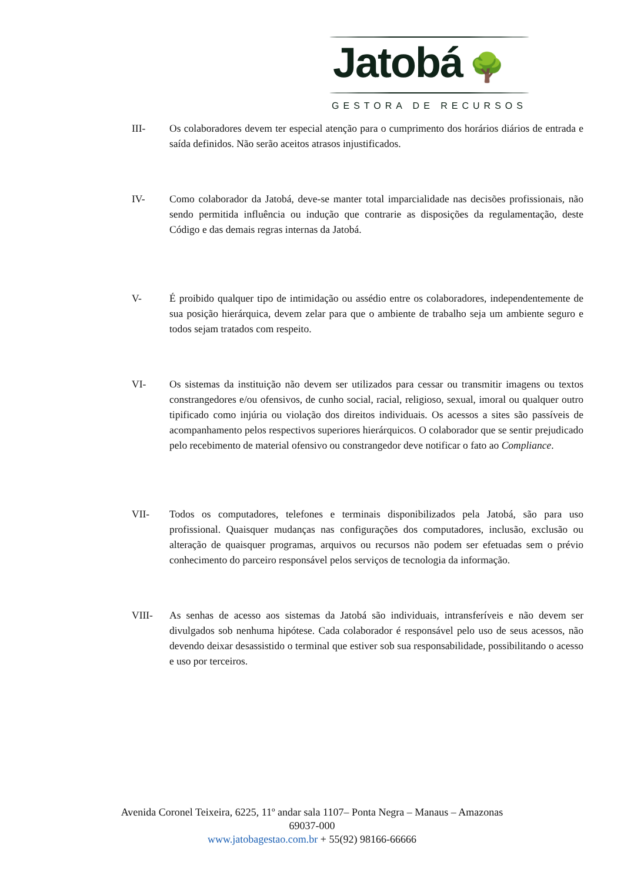Jatobá 🌳
GESTORA DE RECURSOS
III- Os colaboradores devem ter especial atenção para o cumprimento dos horários diários de entrada e saída definidos. Não serão aceitos atrasos injustificados.
IV- Como colaborador da Jatobá, deve-se manter total imparcialidade nas decisões profissionais, não sendo permitida influência ou indução que contrarie as disposições da regulamentação, deste Código e das demais regras internas da Jatobá.
V- É proibido qualquer tipo de intimidação ou assédio entre os colaboradores, independentemente de sua posição hierárquica, devem zelar para que o ambiente de trabalho seja um ambiente seguro e todos sejam tratados com respeito.
VI- Os sistemas da instituição não devem ser utilizados para cessar ou transmitir imagens ou textos constrangedores e/ou ofensivos, de cunho social, racial, religioso, sexual, imoral ou qualquer outro tipificado como injúria ou violação dos direitos individuais. Os acessos a sites são passíveis de acompanhamento pelos respectivos superiores hierárquicos. O colaborador que se sentir prejudicado pelo recebimento de material ofensivo ou constrangedor deve notificar o fato ao Compliance.
VII- Todos os computadores, telefones e terminais disponibilizados pela Jatobá, são para uso profissional. Quaisquer mudanças nas configurações dos computadores, inclusão, exclusão ou alteração de quaisquer programas, arquivos ou recursos não podem ser efetuadas sem o prévio conhecimento do parceiro responsável pelos serviços de tecnologia da informação.
VIII- As senhas de acesso aos sistemas da Jatobá são individuais, intransferíveis e não devem ser divulgados sob nenhuma hipótese. Cada colaborador é responsável pelo uso de seus acessos, não devendo deixar desassistido o terminal que estiver sob sua responsabilidade, possibilitando o acesso e uso por terceiros.
Avenida Coronel Teixeira, 6225, 11º andar sala 1107– Ponta Negra – Manaus – Amazonas
69037-000
www.jatobagestao.com.br + 55(92) 98166-66666